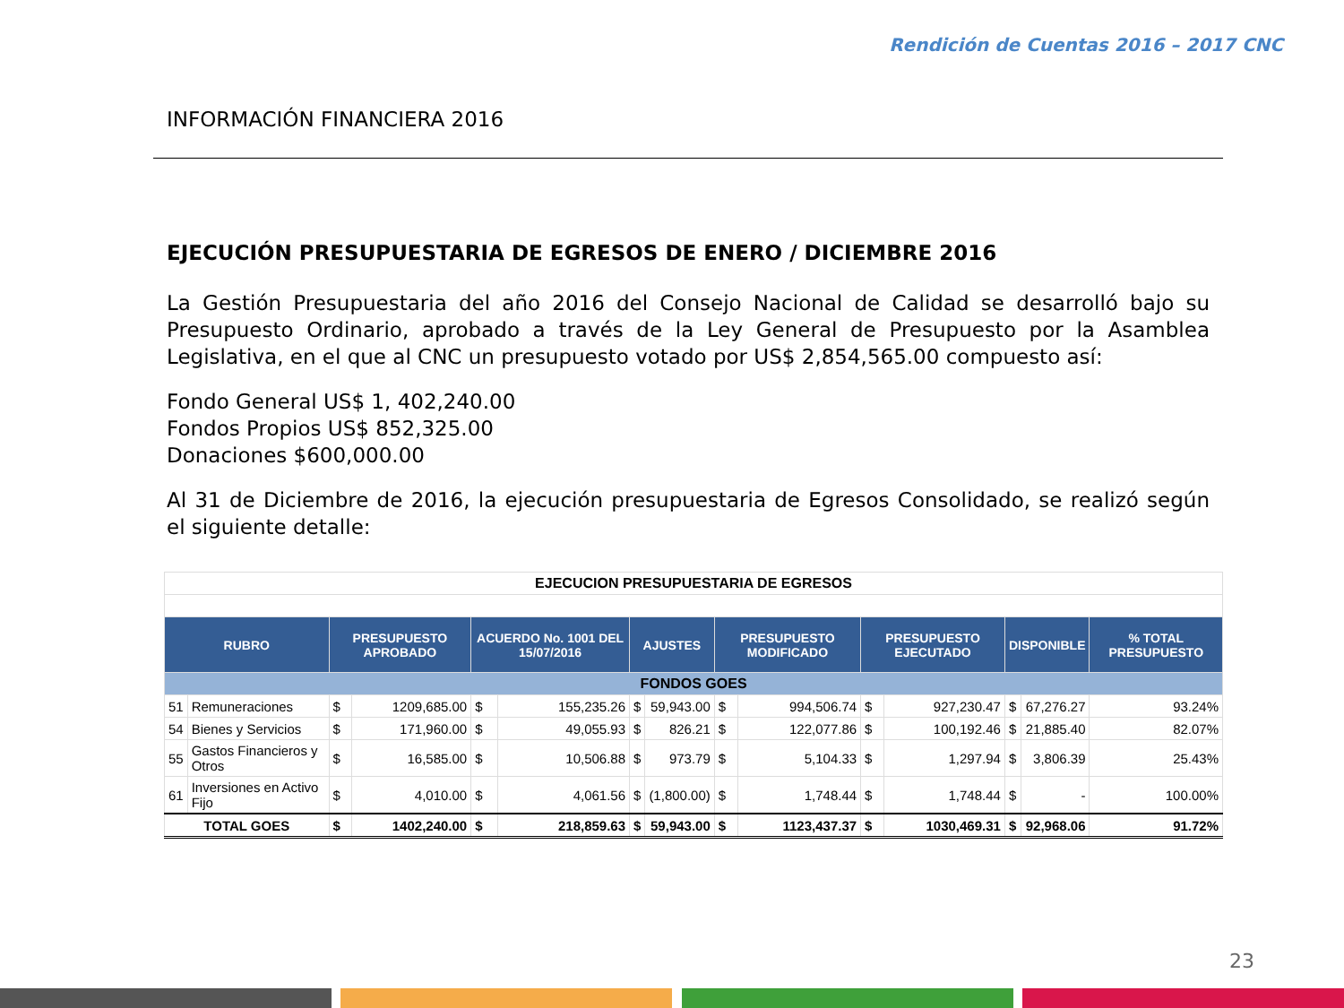Rendición de Cuentas 2016 – 2017 CNC
INFORMACIÓN FINANCIERA 2016
EJECUCIÓN PRESUPUESTARIA DE EGRESOS DE ENERO / DICIEMBRE 2016
La Gestión Presupuestaria del año 2016 del Consejo Nacional de Calidad se desarrolló bajo su Presupuesto Ordinario, aprobado a través de la Ley General de Presupuesto por la Asamblea Legislativa, en el que al CNC un presupuesto votado por US$ 2,854,565.00 compuesto así:
Fondo General US$ 1, 402,240.00
Fondos Propios US$ 852,325.00
Donaciones $600,000.00
Al 31 de Diciembre de 2016, la ejecución presupuestaria de Egresos Consolidado, se realizó según el siguiente detalle:
| EJECUCION PRESUPUESTARIA DE EGRESOS | | | | | | | | | | | | | | |
| RUBRO | | PRESUPUESTO APROBADO | | ACUERDO No. 1001 DEL 15/07/2016 | | AJUSTES | | PRESUPUESTO MODIFICADO | | PRESUPUESTO EJECUTADO | | DISPONIBLE | | % TOTAL PRESUPUESTO |
| FONDOS GOES | | | | | | | | | | | | | | |
| 51 | Remuneraciones | $ | 1209,685.00 | $ | 155,235.26 | $ | 59,943.00 | $ | 994,506.74 | $ | 927,230.47 | $ | 67,276.27 | 93.24% |
| 54 | Bienes y Servicios | $ | 171,960.00 | $ | 49,055.93 | $ | 826.21 | $ | 122,077.86 | $ | 100,192.46 | $ | 21,885.40 | 82.07% |
| 55 | Gastos Financieros y Otros | $ | 16,585.00 | $ | 10,506.88 | $ | 973.79 | $ | 5,104.33 | $ | 1,297.94 | $ | 3,806.39 | 25.43% |
| 61 | Inversiones en Activo Fijo | $ | 4,010.00 | $ | 4,061.56 | $ | (1,800.00) | $ | 1,748.44 | $ | 1,748.44 | $ | - | 100.00% |
| TOTAL GOES | | $ | 1402,240.00 | $ | 218,859.63 | $ | 59,943.00 | $ | 1123,437.37 | $ | 1030,469.31 | $ | 92,968.06 | 91.72% |
23